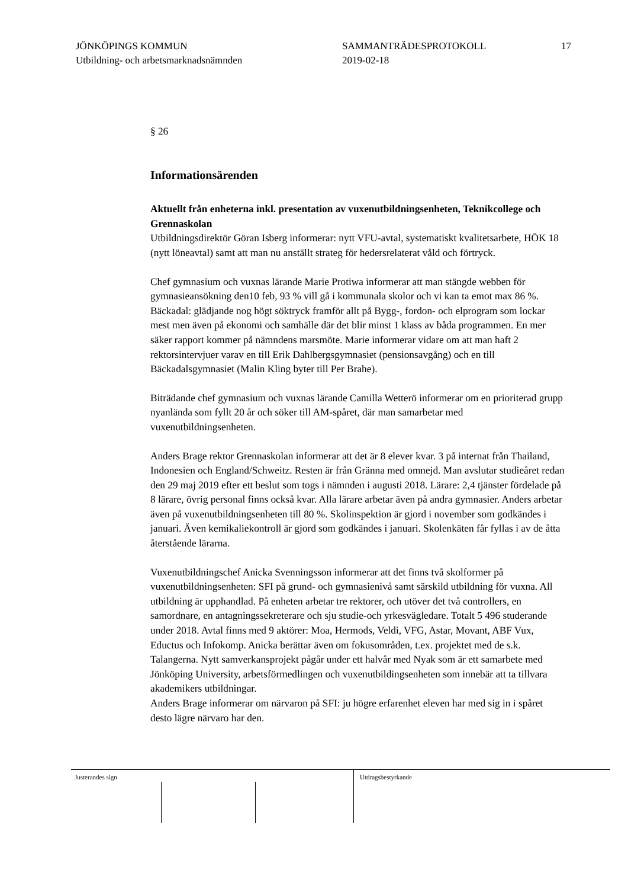JÖNKÖPINGS KOMMUN
Utbildning- och arbetsmarknadsnämnden
SAMMANTRÄDESPROTOKOLL
2019-02-18
17
§ 26
Informationsärenden
Aktuellt från enheterna inkl. presentation av vuxenutbildningsenheten, Teknikcollege och Grennaskolan
Utbildningsdirektör Göran Isberg informerar: nytt VFU-avtal, systematiskt kvalitetsarbete, HÖK 18 (nytt löneavtal) samt att man nu anställt strateg för hedersrelaterat våld och förtryck.
Chef gymnasium och vuxnas lärande Marie Protiwa informerar att man stängde webben för gymnasieansökning den10 feb, 93 % vill gå i kommunala skolor och vi kan ta emot max 86 %. Bäckadal: glädjande nog högt söktryck framför allt på Bygg-, fordon- och elprogram som lockar mest men även på ekonomi och samhälle där det blir minst 1 klass av båda programmen. En mer säker rapport kommer på nämndens marsmöte. Marie informerar vidare om att man haft 2 rektorsintervjuer varav en till Erik Dahlbergsgymnasiet (pensionsavgång) och en till Bäckadalsgymnasiet (Malin Kling byter till Per Brahe).
Biträdande chef gymnasium och vuxnas lärande Camilla Wetterö informerar om en prioriterad grupp nyanlända som fyllt 20 år och söker till AM-spåret, där man samarbetar med vuxenutbildningsenheten.
Anders Brage rektor Grennaskolan informerar att det är 8 elever kvar. 3 på internat från Thailand, Indonesien och England/Schweitz. Resten är från Gränna med omnejd. Man avslutar studieåret redan den 29 maj 2019 efter ett beslut som togs i nämnden i augusti 2018. Lärare: 2,4 tjänster fördelade på 8 lärare, övrig personal finns också kvar. Alla lärare arbetar även på andra gymnasier. Anders arbetar även på vuxenutbildningsenheten till 80 %. Skolinspektion är gjord i november som godkändes i januari. Även kemikaliekontroll är gjord som godkändes i januari. Skolenkäten får fyllas i av de åtta återstående lärarna.
Vuxenutbildningschef Anicka Svenningsson informerar att det finns två skolformer på vuxenutbildningsenheten: SFI på grund- och gymnasienivå samt särskild utbildning för vuxna. All utbildning är upphandlad. På enheten arbetar tre rektorer, och utöver det två controllers, en samordnare, en antagningssekreterare och sju studie-och yrkesvägledare. Totalt 5 496 studerande under 2018. Avtal finns med 9 aktörer: Moa, Hermods, Veldi, VFG, Astar, Movant, ABF Vux, Eductus och Infokomp. Anicka berättar även om fokusområden, t.ex. projektet med de s.k. Talangerna. Nytt samverkansprojekt pågår under ett halvår med Nyak som är ett samarbete med Jönköping University, arbetsförmedlingen och vuxenutbildingsenheten som innebär att ta tillvara akademikers utbildningar.
Anders Brage informerar om närvaron på SFI: ju högre erfarenhet eleven har med sig in i spåret desto lägre närvaro har den.
Justerandes sign Utdragsbestyrkande